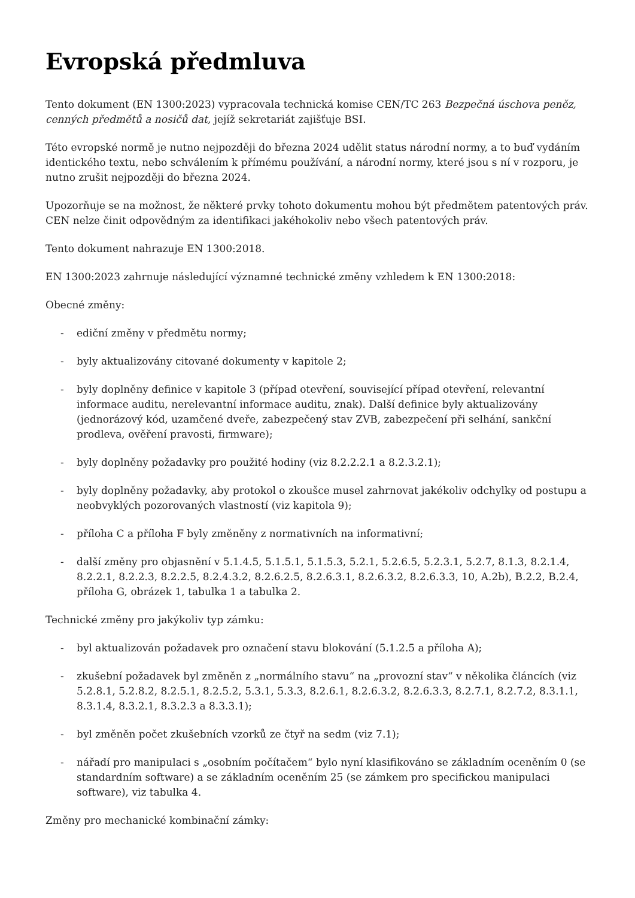Evropská předmluva
Tento dokument (EN 1300:2023) vypracovala technická komise CEN/TC 263 Bezpečná úschova peněz, cenných předmětů a nosičů dat, jejíž sekretariát zajišťuje BSI.
Této evropské normě je nutno nejpozději do března 2024 udělit status národní normy, a to buď vydáním identického textu, nebo schválením k přímému používání, a národní normy, které jsou s ní v rozporu, je nutno zrušit nejpozději do března 2024.
Upozorňuje se na možnost, že některé prvky tohoto dokumentu mohou být předmětem patentových práv. CEN nelze činit odpovědným za identifikaci jakéhokoliv nebo všech patentových práv.
Tento dokument nahrazuje EN 1300:2018.
EN 1300:2023 zahrnuje následující významné technické změny vzhledem k EN 1300:2018:
Obecné změny:
- ediční změny v předmětu normy;
- byly aktualizovány citované dokumenty v kapitole 2;
- byly doplněny definice v kapitole 3 (případ otevření, související případ otevření, relevantní informace auditu, nerelevantní informace auditu, znak). Další definice byly aktualizovány (jednorázový kód, uzamčené dveře, zabezpečený stav ZVB, zabezpečení při selhání, sankční prodleva, ověření pravosti, firmware);
- byly doplněny požadavky pro použité hodiny (viz 8.2.2.2.1 a 8.2.3.2.1);
- byly doplněny požadavky, aby protokol o zkoušce musel zahrnovat jakékoliv odchylky od postupu a neobvyklých pozorovaných vlastností (viz kapitola 9);
- příloha C a příloha F byly změněny z normativních na informativní;
- další změny pro objasnění v 5.1.4.5, 5.1.5.1, 5.1.5.3, 5.2.1, 5.2.6.5, 5.2.3.1, 5.2.7, 8.1.3, 8.2.1.4, 8.2.2.1, 8.2.2.3, 8.2.2.5, 8.2.4.3.2, 8.2.6.2.5, 8.2.6.3.1, 8.2.6.3.2, 8.2.6.3.3, 10, A.2b), B.2.2, B.2.4, příloha G, obrázek 1, tabulka 1 a tabulka 2.
Technické změny pro jakýkoliv typ zámku:
- byl aktualizován požadavek pro označení stavu blokování (5.1.2.5 a příloha A);
- zkušební požadavek byl změněn z „normálního stavu“ na „provozní stav“ v několika článcích (viz 5.2.8.1, 5.2.8.2, 8.2.5.1, 8.2.5.2, 5.3.1, 5.3.3, 8.2.6.1, 8.2.6.3.2, 8.2.6.3.3, 8.2.7.1, 8.2.7.2, 8.3.1.1, 8.3.1.4, 8.3.2.1, 8.3.2.3 a 8.3.3.1);
- byl změněn počet zkušebních vzorků ze čtyř na sedm (viz 7.1);
- nářadí pro manipulaci s „osobním počítačem“ bylo nyní klasifikováno se základním oceněním 0 (se standardním software) a se základním oceněním 25 (se zámkem pro specifickou manipulaci software), viz tabulka 4.
Změny pro mechanické kombinační zámky: